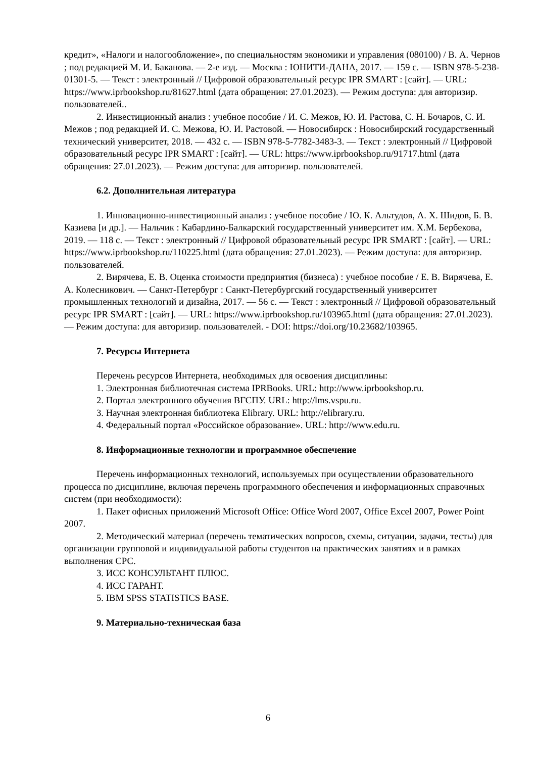кредит», «Налоги и налогообложение», по специальностям экономики и управления (080100) / В. А. Чернов ; под редакцией М. И. Баканова. — 2-е изд. — Москва : ЮНИТИ-ДАНА, 2017. — 159 с. — ISBN 978-5-238-01301-5. — Текст : электронный // Цифровой образовательный ресурс IPR SMART : [сайт]. — URL: https://www.iprbookshop.ru/81627.html (дата обращения: 27.01.2023). — Режим доступа: для авторизир. пользователей..
2. Инвестиционный анализ : учебное пособие / И. С. Межов, Ю. И. Растова, С. Н. Бочаров, С. И. Межов ; под редакцией И. С. Межова, Ю. И. Растовой. — Новосибирск : Новосибирский государственный технический университет, 2018. — 432 c. — ISBN 978-5-7782-3483-3. — Текст : электронный // Цифровой образовательный ресурс IPR SMART : [сайт]. — URL: https://www.iprbookshop.ru/91717.html (дата обращения: 27.01.2023). — Режим доступа: для авторизир. пользователей.
6.2. Дополнительная литература
1. Инновационно-инвестиционный анализ : учебное пособие / Ю. К. Альтудов, А. Х. Шидов, Б. В. Казиева [и др.]. — Нальчик : Кабардино-Балкарский государственный университет им. Х.М. Бербекова, 2019. — 118 c. — Текст : электронный // Цифровой образовательный ресурс IPR SMART : [сайт]. — URL: https://www.iprbookshop.ru/110225.html (дата обращения: 27.01.2023). — Режим доступа: для авторизир. пользователей.
2. Вирячева, Е. В. Оценка стоимости предприятия (бизнеса) : учебное пособие / Е. В. Вирячева, Е. А. Колесникович. — Санкт-Петербург : Санкт-Петербургский государственный университет промышленных технологий и дизайна, 2017. — 56 c. — Текст : электронный // Цифровой образовательный ресурс IPR SMART : [сайт]. — URL: https://www.iprbookshop.ru/103965.html (дата обращения: 27.01.2023). — Режим доступа: для авторизир. пользователей. - DOI: https://doi.org/10.23682/103965.
7. Ресурсы Интернета
Перечень ресурсов Интернета, необходимых для освоения дисциплины:
1. Электронная библиотечная система IPRBooks. URL: http://www.iprbookshop.ru.
2. Портал электронного обучения ВГСПУ. URL: http://lms.vspu.ru.
3. Научная электронная библиотека Elibrary. URL: http://elibrary.ru.
4. Федеральный портал «Российское образование». URL: http://www.edu.ru.
8. Информационные технологии и программное обеспечение
Перечень информационных технологий, используемых при осуществлении образовательного процесса по дисциплине, включая перечень программного обеспечения и информационных справочных систем (при необходимости):
1. Пакет офисных приложений Microsoft Office: Office Word 2007, Office Excel 2007, Power Point 2007.
2. Методический материал (перечень тематических вопросов, схемы, ситуации, задачи, тесты) для организации групповой и индивидуальной работы студентов на практических занятиях и в рамках выполнения СРС.
3. ИСС КОНСУЛЬТАНТ ПЛЮС.
4. ИСС ГАРАНТ.
5. IBM SPSS STATISTICS BASE.
9. Материально-техническая база
6